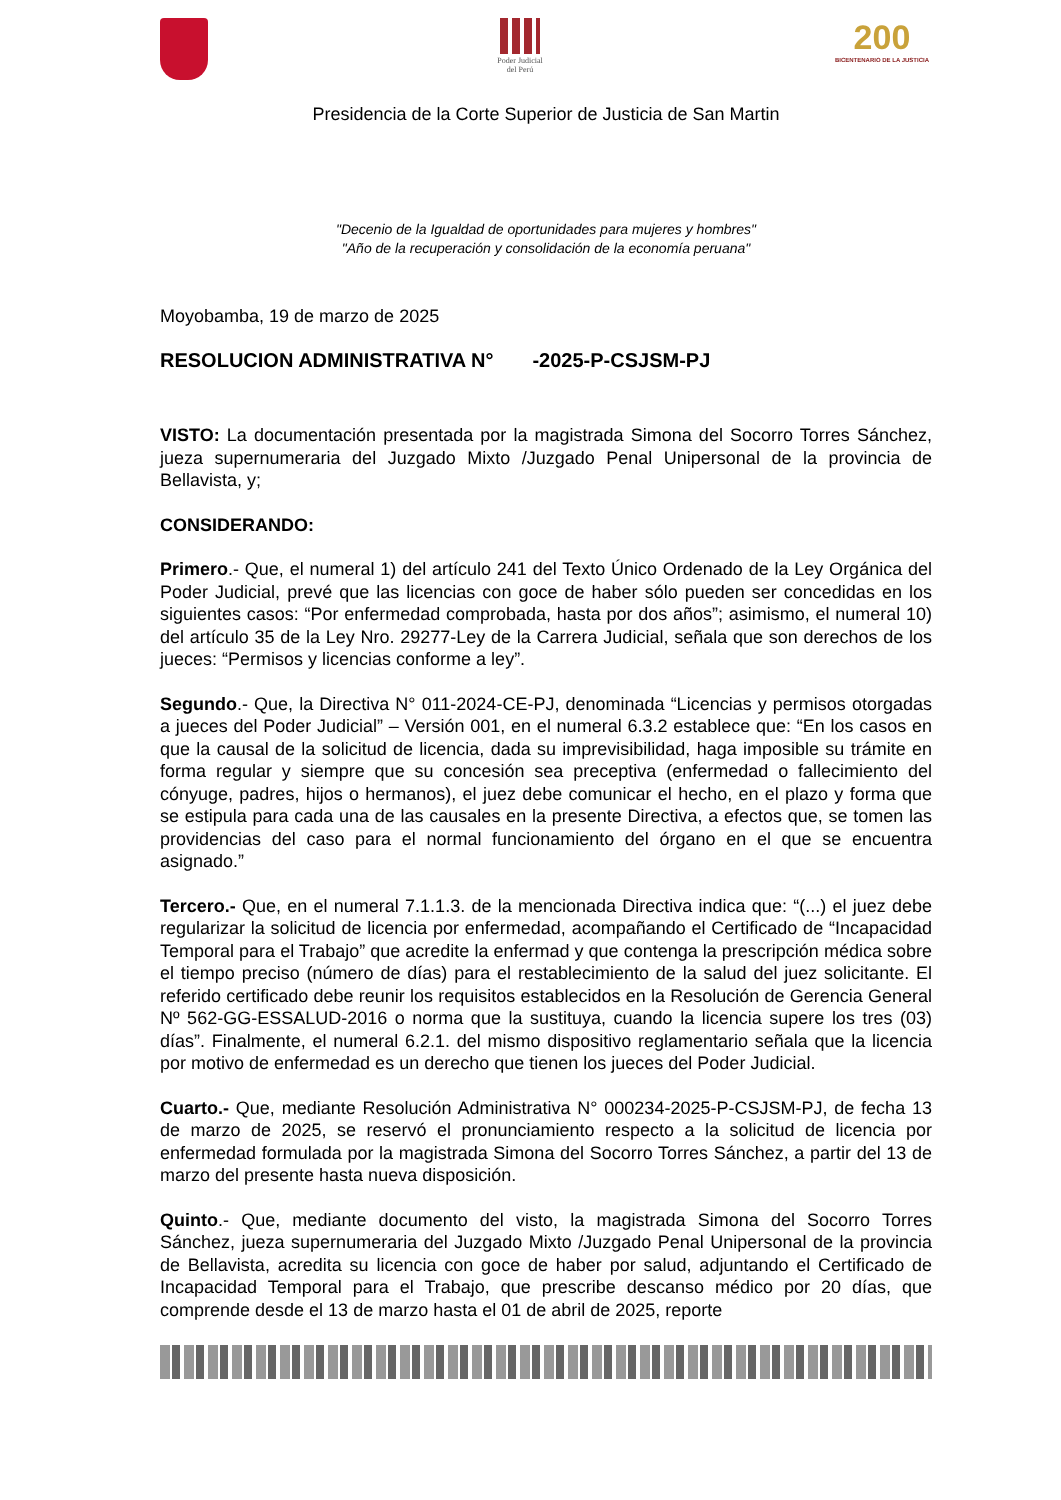Poder Judicial
del Perú
200
BICENTENARIO DE LA JUSTICIA
Presidencia de la Corte Superior de Justicia de San Martin
"Decenio de la Igualdad de oportunidades para mujeres y hombres"
"Año de la recuperación y consolidación de la economía peruana"
Moyobamba, 19 de marzo de 2025
RESOLUCION ADMINISTRATIVA N° -2025-P-CSJSM-PJ
VISTO: La documentación presentada por la magistrada Simona del Socorro Torres Sánchez, jueza supernumeraria del Juzgado Mixto /Juzgado Penal Unipersonal de la provincia de Bellavista, y;
CONSIDERANDO:
Primero.- Que, el numeral 1) del artículo 241 del Texto Único Ordenado de la Ley Orgánica del Poder Judicial, prevé que las licencias con goce de haber sólo pueden ser concedidas en los siguientes casos: “Por enfermedad comprobada, hasta por dos años”; asimismo, el numeral 10) del artículo 35 de la Ley Nro. 29277-Ley de la Carrera Judicial, señala que son derechos de los jueces: “Permisos y licencias conforme a ley”.
Segundo.- Que, la Directiva N° 011-2024-CE-PJ, denominada “Licencias y permisos otorgadas a jueces del Poder Judicial” – Versión 001, en el numeral 6.3.2 establece que: “En los casos en que la causal de la solicitud de licencia, dada su imprevisibilidad, haga imposible su trámite en forma regular y siempre que su concesión sea preceptiva (enfermedad o fallecimiento del cónyuge, padres, hijos o hermanos), el juez debe comunicar el hecho, en el plazo y forma que se estipula para cada una de las causales en la presente Directiva, a efectos que, se tomen las providencias del caso para el normal funcionamiento del órgano en el que se encuentra asignado.”
Tercero.- Que, en el numeral 7.1.1.3. de la mencionada Directiva indica que: “(...) el juez debe regularizar la solicitud de licencia por enfermedad, acompañando el Certificado de “Incapacidad Temporal para el Trabajo” que acredite la enfermad y que contenga la prescripción médica sobre el tiempo preciso (número de días) para el restablecimiento de la salud del juez solicitante. El referido certificado debe reunir los requisitos establecidos en la Resolución de Gerencia General Nº 562-GG-ESSALUD-2016 o norma que la sustituya, cuando la licencia supere los tres (03) días”. Finalmente, el numeral 6.2.1. del mismo dispositivo reglamentario señala que la licencia por motivo de enfermedad es un derecho que tienen los jueces del Poder Judicial.
Cuarto.- Que, mediante Resolución Administrativa N° 000234-2025-P-CSJSM-PJ, de fecha 13 de marzo de 2025, se reservó el pronunciamiento respecto a la solicitud de licencia por enfermedad formulada por la magistrada Simona del Socorro Torres Sánchez, a partir del 13 de marzo del presente hasta nueva disposición.
Quinto.- Que, mediante documento del visto, la magistrada Simona del Socorro Torres Sánchez, jueza supernumeraria del Juzgado Mixto /Juzgado Penal Unipersonal de la provincia de Bellavista, acredita su licencia con goce de haber por salud, adjuntando el Certificado de Incapacidad Temporal para el Trabajo, que prescribe descanso médico por 20 días, que comprende desde el 13 de marzo hasta el 01 de abril de 2025, reporte